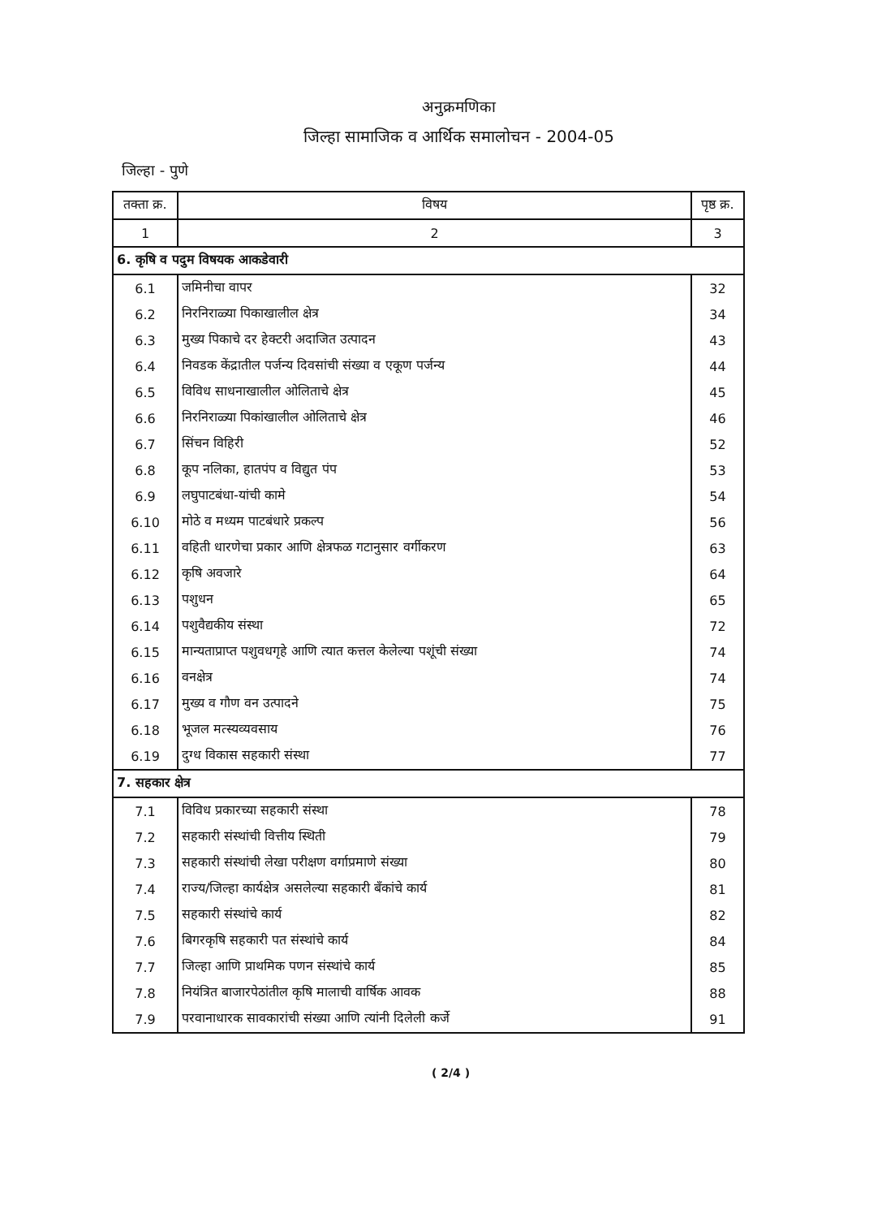अनुक्रमणिका
जिल्हा सामाजिक व आर्थिक समालोचन - 2004-05
जिल्हा - पुणे
| तक्ता क्र. | विषय | पृष्ठ क्र. |
| --- | --- | --- |
| 1 | 2 | 3 |
| 6. कृषि व पदुम विषयक आकडेवारी | | |
| 6.1 | जमिनीचा वापर | 32 |
| 6.2 | निरनिराळ्या पिकाखालील क्षेत्र | 34 |
| 6.3 | मुख्य पिकाचे दर हेक्टरी अदाजित उत्पादन | 43 |
| 6.4 | निवडक केंद्रातील पर्जन्य दिवसांची संख्या व एकूण पर्जन्य | 44 |
| 6.5 | विविध साधनाखालील ओलिताचे क्षेत्र | 45 |
| 6.6 | निरनिराळ्या पिकांखालील ओलिताचे क्षेत्र | 46 |
| 6.7 | सिंचन विहिरी | 52 |
| 6.8 | कूप नलिका, हातपंप व विद्युत पंप | 53 |
| 6.9 | लघुपाटबंधा-यांची कामे | 54 |
| 6.10 | मोठे व मध्यम पाटबंधारे प्रकल्प | 56 |
| 6.11 | वहिती धारणेचा प्रकार आणि क्षेत्रफळ गटानुसार वर्गीकरण | 63 |
| 6.12 | कृषि अवजारे | 64 |
| 6.13 | पशुधन | 65 |
| 6.14 | पशुवैद्यकीय संस्था | 72 |
| 6.15 | मान्यताप्राप्त पशुवधगृहे आणि त्यात कत्तल केलेल्या पशूंची संख्या | 74 |
| 6.16 | वनक्षेत्र | 74 |
| 6.17 | मुख्य व गौण वन उत्पादने | 75 |
| 6.18 | भूजल मत्स्यव्यवसाय | 76 |
| 6.19 | दुग्ध विकास सहकारी संस्था | 77 |
| 7. सहकार क्षेत्र | | |
| 7.1 | विविध प्रकारच्या सहकारी संस्था | 78 |
| 7.2 | सहकारी संस्थांची वित्तीय स्थिती | 79 |
| 7.3 | सहकारी संस्थांची लेखा परीक्षण वर्गाप्रमाणे संख्या | 80 |
| 7.4 | राज्य/जिल्हा कार्यक्षेत्र असलेल्या सहकारी बँकांचे कार्य | 81 |
| 7.5 | सहकारी संस्थांचे कार्य | 82 |
| 7.6 | बिगरकृषि सहकारी पत संस्थांचे कार्य | 84 |
| 7.7 | जिल्हा आणि प्राथमिक पणन संस्थांचे कार्य | 85 |
| 7.8 | नियंत्रित बाजारपेठांतील कृषि मालाची वार्षिक आवक | 88 |
| 7.9 | परवानाधारक सावकारांची संख्या आणि त्यांनी दिलेली कर्जे | 91 |
( 2/4 )